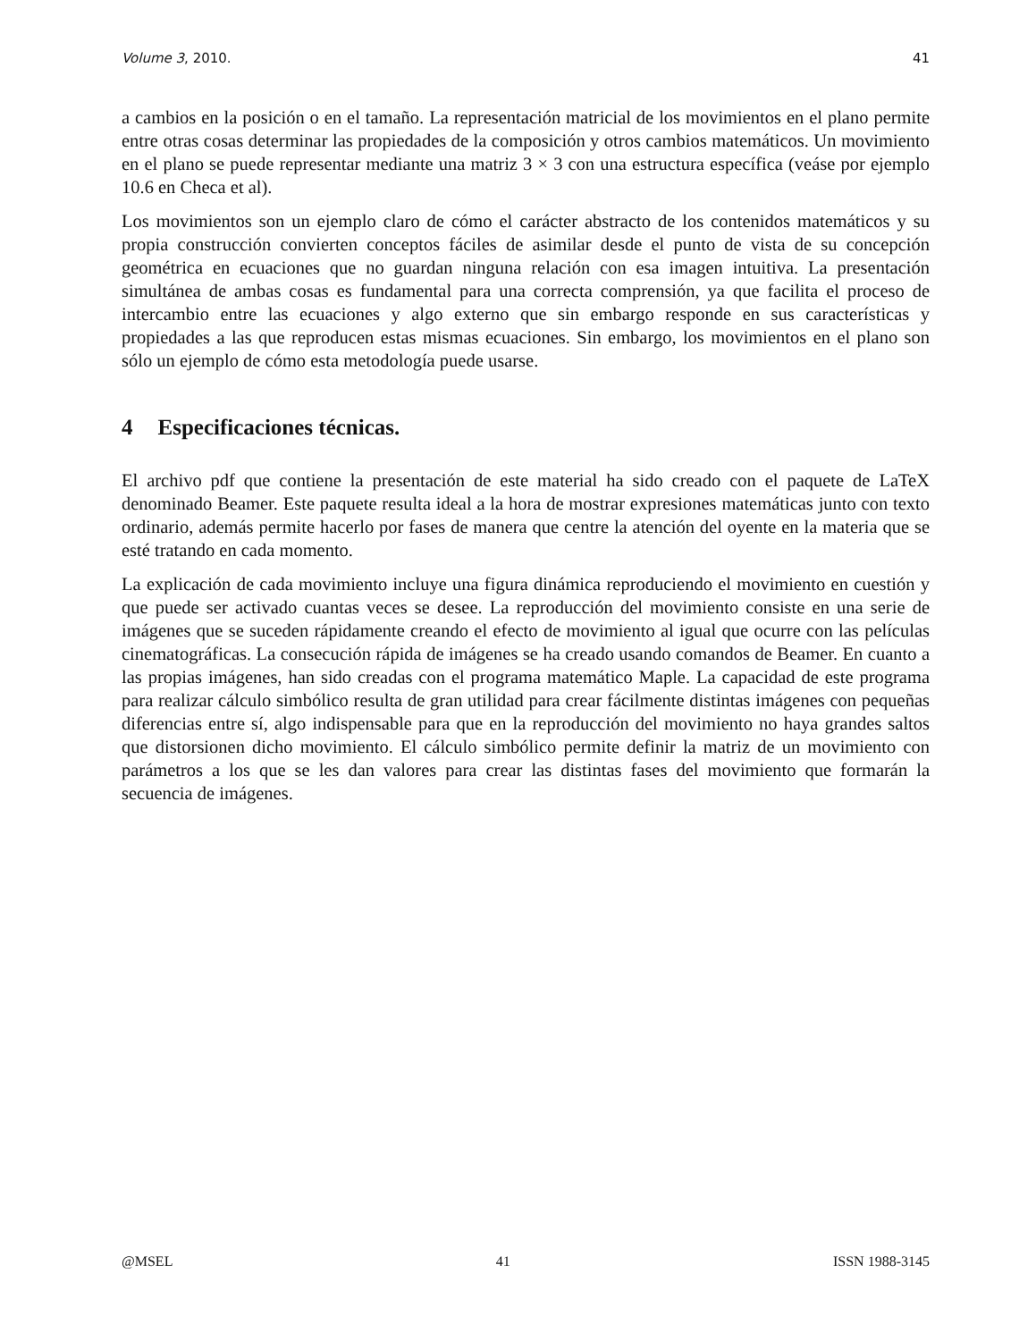Volume 3, 2010. 41
a cambios en la posición o en el tamaño. La representación matricial de los movimientos en el plano permite entre otras cosas determinar las propiedades de la composición y otros cambios matemáticos. Un movimiento en el plano se puede representar mediante una matriz 3 × 3 con una estructura específica (veáse por ejemplo 10.6 en Checa et al).
Los movimientos son un ejemplo claro de cómo el carácter abstracto de los contenidos matemáticos y su propia construcción convierten conceptos fáciles de asimilar desde el punto de vista de su concepción geométrica en ecuaciones que no guardan ninguna relación con esa imagen intuitiva. La presentación simultánea de ambas cosas es fundamental para una correcta comprensión, ya que facilita el proceso de intercambio entre las ecuaciones y algo externo que sin embargo responde en sus características y propiedades a las que reproducen estas mismas ecuaciones. Sin embargo, los movimientos en el plano son sólo un ejemplo de cómo esta metodología puede usarse.
4 Especificaciones técnicas.
El archivo pdf que contiene la presentación de este material ha sido creado con el paquete de LaTeX denominado Beamer. Este paquete resulta ideal a la hora de mostrar expresiones matemáticas junto con texto ordinario, además permite hacerlo por fases de manera que centre la atención del oyente en la materia que se esté tratando en cada momento.
La explicación de cada movimiento incluye una figura dinámica reproduciendo el movimiento en cuestión y que puede ser activado cuantas veces se desee. La reproducción del movimiento consiste en una serie de imágenes que se suceden rápidamente creando el efecto de movimiento al igual que ocurre con las películas cinematográficas. La consecución rápida de imágenes se ha creado usando comandos de Beamer. En cuanto a las propias imágenes, han sido creadas con el programa matemático Maple. La capacidad de este programa para realizar cálculo simbólico resulta de gran utilidad para crear fácilmente distintas imágenes con pequeñas diferencias entre sí, algo indispensable para que en la reproducción del movimiento no haya grandes saltos que distorsionen dicho movimiento. El cálculo simbólico permite definir la matriz de un movimiento con parámetros a los que se les dan valores para crear las distintas fases del movimiento que formarán la secuencia de imágenes.
@MSEL 41 ISSN 1988-3145